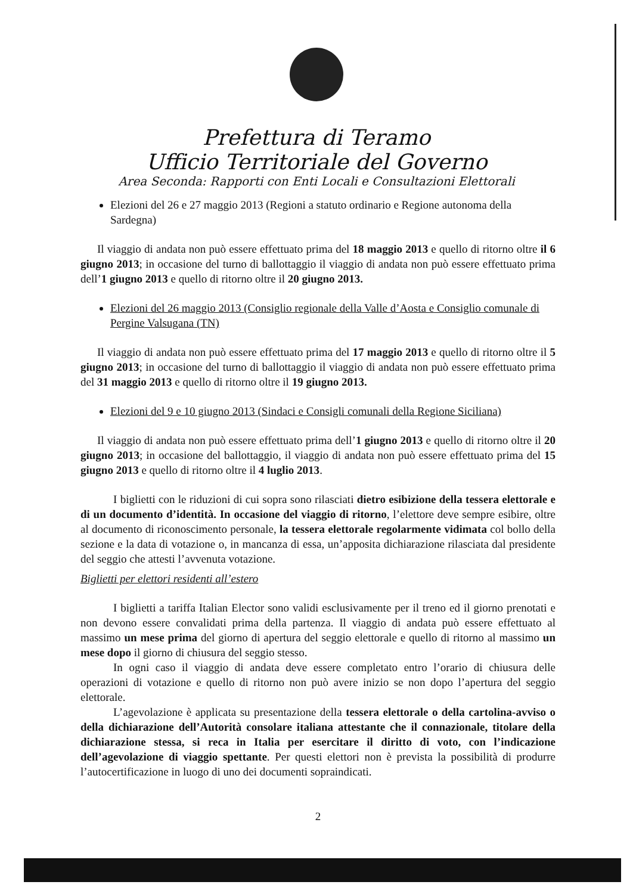Prefettura di Teramo
Ufficio Territoriale del Governo
Area Seconda: Rapporti con Enti Locali e Consultazioni Elettorali
Elezioni del 26 e 27 maggio 2013 (Regioni a statuto ordinario e Regione autonoma della Sardegna)
Il viaggio di andata non può essere effettuato prima del 18 maggio 2013 e quello di ritorno oltre il 6 giugno 2013; in occasione del turno di ballottaggio il viaggio di andata non può essere effettuato prima dell’1 giugno 2013 e quello di ritorno oltre il 20 giugno 2013.
Elezioni del 26 maggio 2013 (Consiglio regionale della Valle d’Aosta e Consiglio comunale di Pergine Valsugana (TN)
Il viaggio di andata non può essere effettuato prima del 17 maggio 2013 e quello di ritorno oltre il 5 giugno 2013; in occasione del turno di ballottaggio il viaggio di andata non può essere effettuato prima del 31 maggio 2013 e quello di ritorno oltre il 19 giugno 2013.
Elezioni del 9 e 10 giugno 2013 (Sindaci e Consigli comunali della Regione Siciliana)
Il viaggio di andata non può essere effettuato prima dell’1 giugno 2013 e quello di ritorno oltre il 20 giugno 2013; in occasione del ballottaggio, il viaggio di andata non può essere effettuato prima del 15 giugno 2013 e quello di ritorno oltre il 4 luglio 2013.
I biglietti con le riduzioni di cui sopra sono rilasciati dietro esibizione della tessera elettorale e di un documento d’identità. In occasione del viaggio di ritorno, l’elettore deve sempre esibire, oltre al documento di riconoscimento personale, la tessera elettorale regolarmente vidimata col bollo della sezione e la data di votazione o, in mancanza di essa, un’apposita dichiarazione rilasciata dal presidente del seggio che attesti l’avvenuta votazione.
Biglietti per elettori residenti all’estero
I biglietti a tariffa Italian Elector sono validi esclusivamente per il treno ed il giorno prenotati e non devono essere convalidati prima della partenza. Il viaggio di andata può essere effettuato al massimo un mese prima del giorno di apertura del seggio elettorale e quello di ritorno al massimo un mese dopo il giorno di chiusura del seggio stesso.
In ogni caso il viaggio di andata deve essere completato entro l’orario di chiusura delle operazioni di votazione e quello di ritorno non può avere inizio se non dopo l’apertura del seggio elettorale.
L’agevolazione è applicata su presentazione della tessera elettorale o della cartolina-avviso o della dichiarazione dell’Autorità consolare italiana attestante che il connazionale, titolare della dichiarazione stessa, si reca in Italia per esercitare il diritto di voto, con l’indicazione dell’agevolazione di viaggio spettante. Per questi elettori non è prevista la possibilità di produrre l’autocertificazione in luogo di uno dei documenti sopraindicati.
2